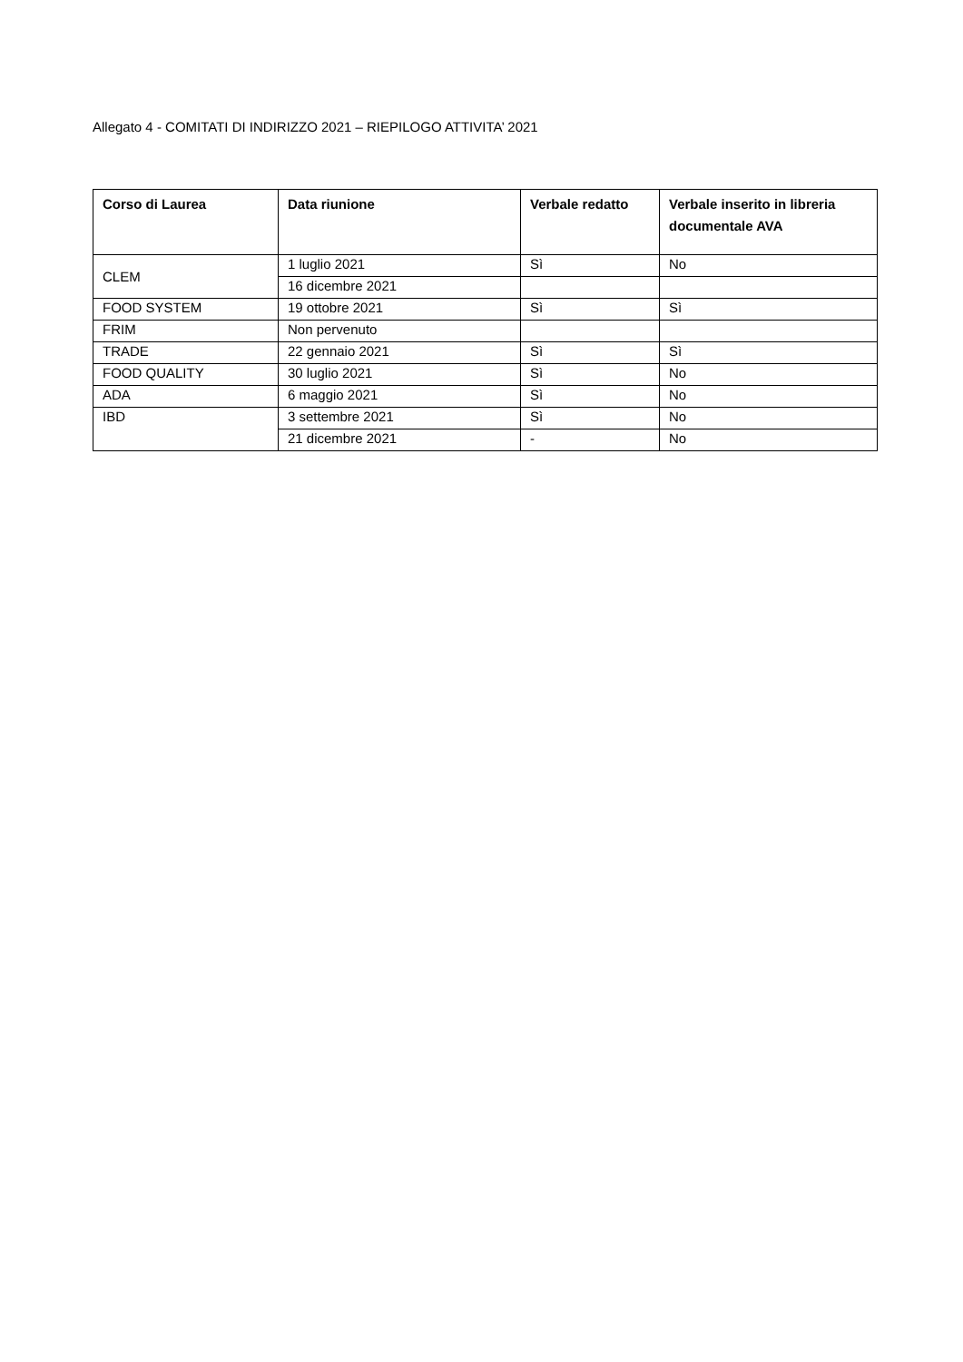Allegato 4 - COMITATI DI INDIRIZZO 2021 – RIEPILOGO ATTIVITA’ 2021
| Corso di Laurea | Data riunione | Verbale redatto | Verbale inserito in libreria documentale AVA |
| --- | --- | --- | --- |
| CLEM | 1 luglio 2021 | Sì | No |
| | 16 dicembre 2021 | | |
| FOOD SYSTEM | 19 ottobre 2021 | Sì | Sì |
| FRIM | Non pervenuto | | |
| TRADE | 22 gennaio 2021 | Sì | Sì |
| FOOD QUALITY | 30 luglio 2021 | Sì | No |
| ADA | 6 maggio 2021 | Sì | No |
| IBD | 3 settembre 2021 | Sì | No |
| | 21 dicembre 2021 | - | No |